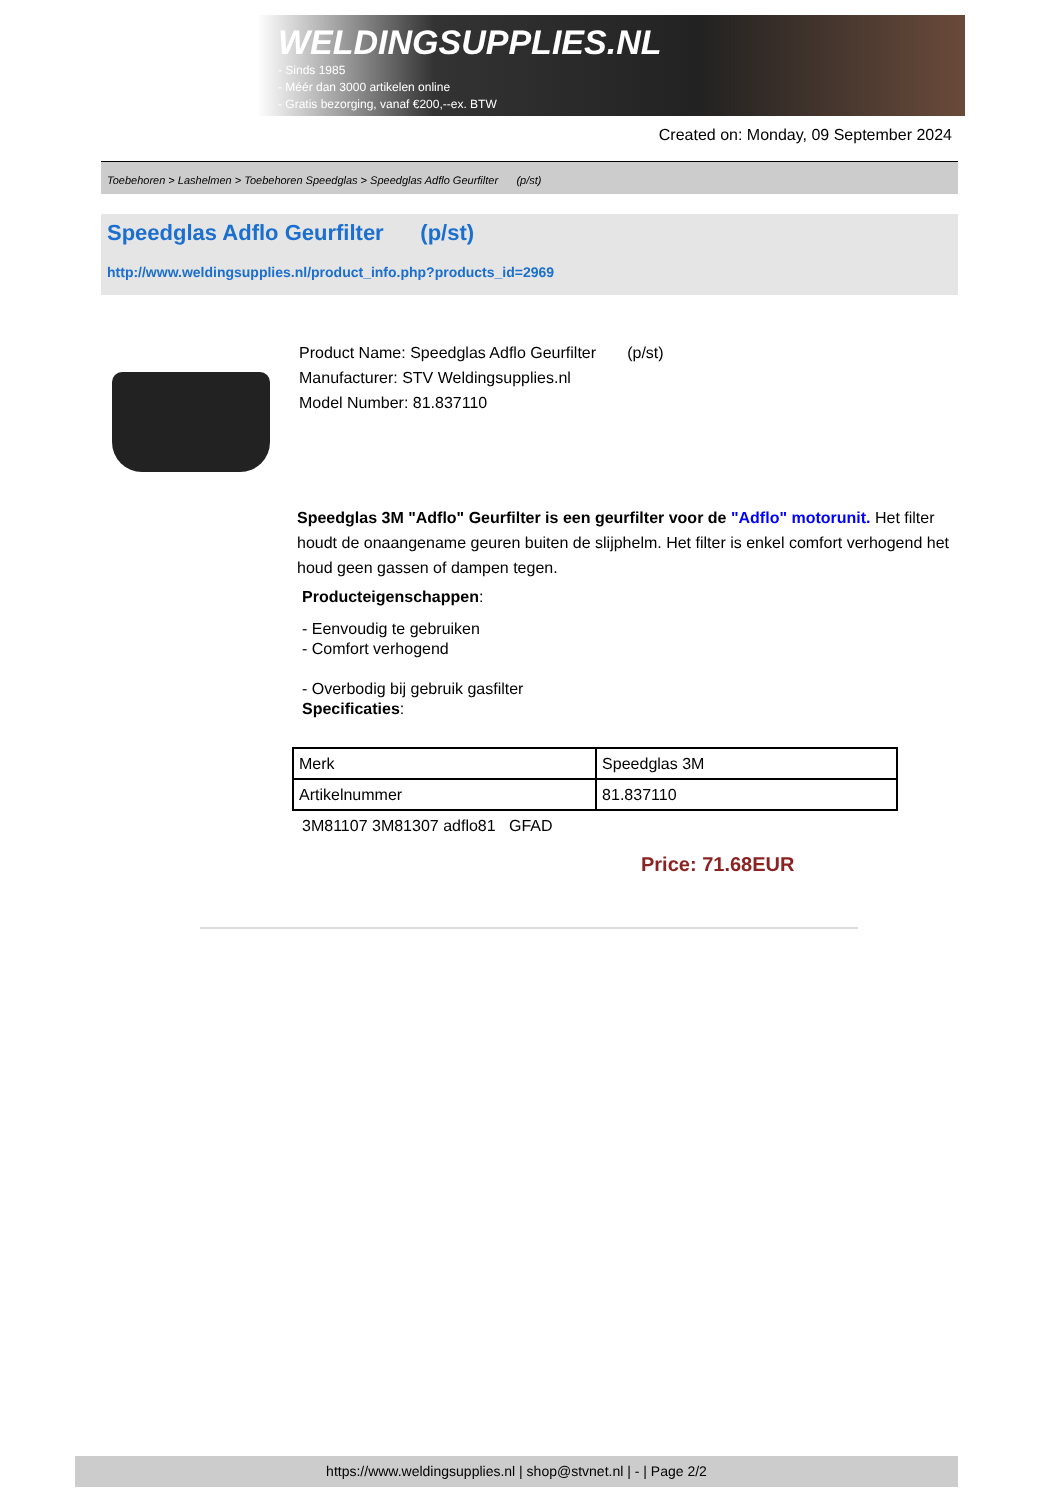WELDINGSUPPLIES.NL
- Sinds 1985
- Méér dan 3000 artikelen online
- Gratis bezorging, vanaf €200,--ex. BTW
Created on: Monday, 09 September 2024
Toebehoren > Lashelmen > Toebehoren Speedglas > Speedglas Adflo Geurfilter (p/st)
Speedglas Adflo Geurfilter (p/st)
http://www.weldingsupplies.nl/product_info.php?products_id=2969
Product Name: Speedglas Adflo Geurfilter (p/st)
Manufacturer: STV Weldingsupplies.nl
Model Number: 81.837110
Speedglas 3M "Adflo" Geurfilter is een geurfilter voor de "Adflo" motorunit. Het filter houdt de onaangename geuren buiten de slijphelm. Het filter is enkel comfort verhogend het houd geen gassen of dampen tegen.
Producteigenschappen:
- Eenvoudig te gebruiken
- Comfort verhogend
- Overbodig bij gebruik gasfilter
Specificaties:
| Merk | Speedglas 3M |
| Artikelnummer | 81.837110 |
3M81107 3M81307 adflo81 GFAD
Price: 71.68EUR
https://www.weldingsupplies.nl | shop@stvnet.nl | - | Page 2/2